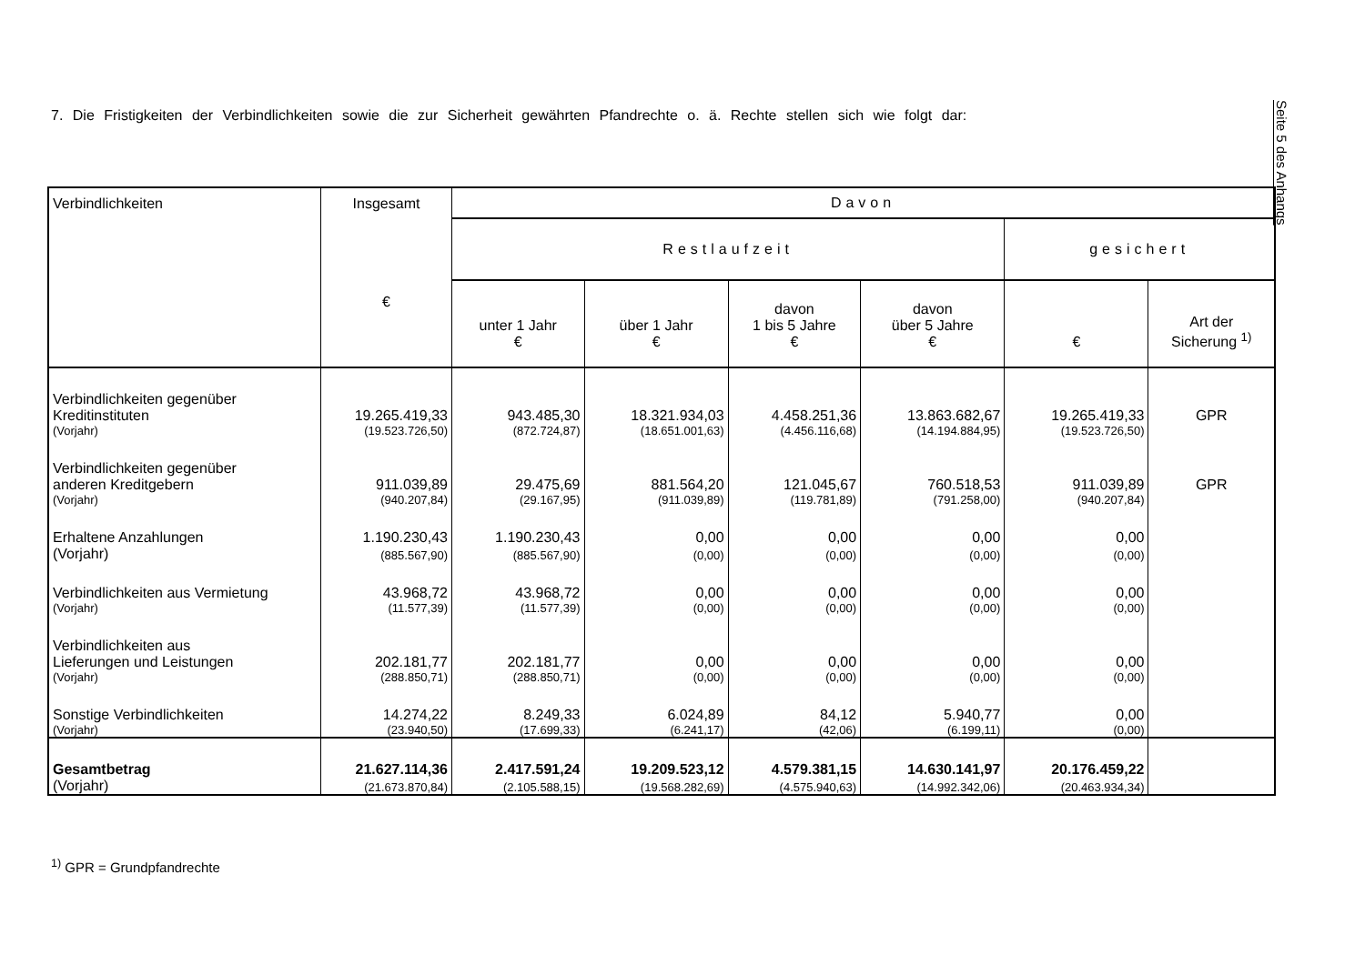Seite 5 des Anhangs
7. Die Fristigkeiten der Verbindlichkeiten sowie die zur Sicherheit gewährten Pfandrechte o. ä. Rechte stellen sich wie folgt dar:
| Verbindlichkeiten | Insgesamt € | Davon | | | | | |
| --- | --- | --- | --- | --- | --- | --- | --- |
| | | Restlaufzeit | | | | gesichert | |
| | | unter 1 Jahr € | über 1 Jahr € | davon 1 bis 5 Jahre € | davon über 5 Jahre € | € | Art der Sicherung <sup>1)</sup> |
| Verbindlichkeiten gegenüber Kreditinstituten | 19.265.419,33 | 943.485,30 | 18.321.934,03 | 4.458.251,36 | 13.863.682,67 | 19.265.419,33 | GPR |
| (Vorjahr) | (19.523.726,50) | (872.724,87) | (18.651.001,63) | (4.456.116,68) | (14.194.884,95) | (19.523.726,50) | |
| Verbindlichkeiten gegenüber anderen Kreditgebern | 911.039,89 | 29.475,69 | 881.564,20 | 121.045,67 | 760.518,53 | 911.039,89 | GPR |
| (Vorjahr) | (940.207,84) | (29.167,95) | (911.039,89) | (119.781,89) | (791.258,00) | (940.207,84) | |
| Erhaltene Anzahlungen | 1.190.230,43 | 1.190.230,43 | 0,00 | 0,00 | 0,00 | 0,00 | |
| (Vorjahr) | (885.567,90) | (885.567,90) | (0,00) | (0,00) | (0,00) | (0,00) | |
| Verbindlichkeiten aus Vermietung | 43.968,72 | 43.968,72 | 0,00 | 0,00 | 0,00 | 0,00 | |
| (Vorjahr) | (11.577,39) | (11.577,39) | (0,00) | (0,00) | (0,00) | (0,00) | |
| Verbindlichkeiten aus Lieferungen und Leistungen | 202.181,77 | 202.181,77 | 0,00 | 0,00 | 0,00 | 0,00 | |
| (Vorjahr) | (288.850,71) | (288.850,71) | (0,00) | (0,00) | (0,00) | (0,00) | |
| Sonstige Verbindlichkeiten | 14.274,22 | 8.249,33 | 6.024,89 | 84,12 | 5.940,77 | 0,00 | |
| (Vorjahr) | (23.940,50) | (17.699,33) | (6.241,17) | (42,06) | (6.199,11) | (0,00) | |
| Gesamtbetrag | 21.627.114,36 | 2.417.591,24 | 19.209.523,12 | 4.579.381,15 | 14.630.141,97 | 20.176.459,22 | |
| (Vorjahr) | (21.673.870,84) | (2.105.588,15) | (19.568.282,69) | (4.575.940,63) | (14.992.342,06) | (20.463.934,34) | |
<sup>1)</sup> GPR = Grundpfandrechte